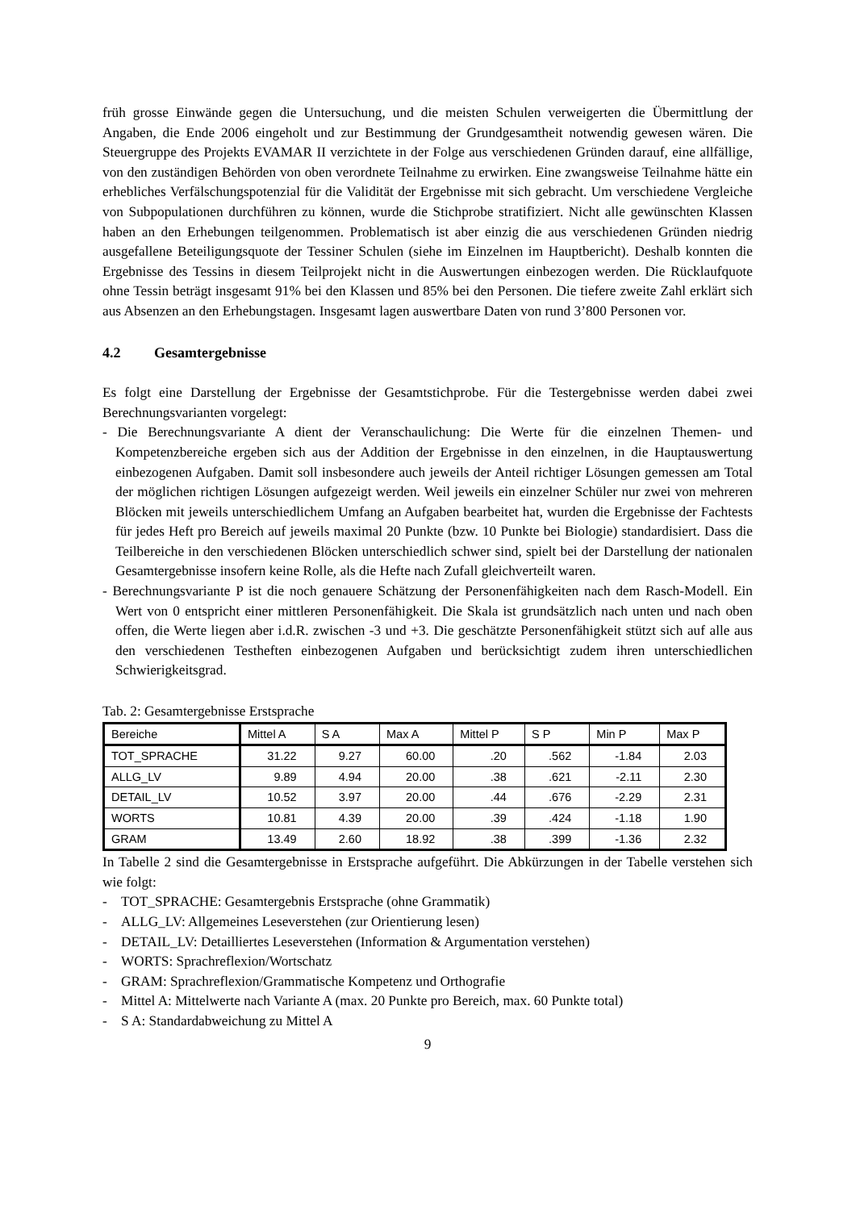früh grosse Einwände gegen die Untersuchung, und die meisten Schulen verweigerten die Übermittlung der Angaben, die Ende 2006 eingeholt und zur Bestimmung der Grundgesamtheit notwendig gewesen wären. Die Steuergruppe des Projekts EVAMAR II verzichtete in der Folge aus verschiedenen Gründen darauf, eine allfällige, von den zuständigen Behörden von oben verordnete Teilnahme zu erwirken. Eine zwangsweise Teilnahme hätte ein erhebliches Verfälschungspotenzial für die Validität der Ergebnisse mit sich gebracht. Um verschiedene Vergleiche von Subpopulationen durchführen zu können, wurde die Stichprobe stratifiziert. Nicht alle gewünschten Klassen haben an den Erhebungen teilgenommen. Problematisch ist aber einzig die aus verschiedenen Gründen niedrig ausgefallene Beteiligungsquote der Tessiner Schulen (siehe im Einzelnen im Hauptbericht). Deshalb konnten die Ergebnisse des Tessins in diesem Teilprojekt nicht in die Auswertungen einbezogen werden. Die Rücklaufquote ohne Tessin beträgt insgesamt 91% bei den Klassen und 85% bei den Personen. Die tiefere zweite Zahl erklärt sich aus Absenzen an den Erhebungstagen. Insgesamt lagen auswertbare Daten von rund 3’800 Personen vor.
4.2 Gesamtergebnisse
Es folgt eine Darstellung der Ergebnisse der Gesamtstichprobe. Für die Testergebnisse werden dabei zwei Berechnungsvarianten vorgelegt:
- Die Berechnungsvariante A dient der Veranschaulichung: Die Werte für die einzelnen Themen- und Kompetenzbereiche ergeben sich aus der Addition der Ergebnisse in den einzelnen, in die Hauptauswertung einbezogenen Aufgaben. Damit soll insbesondere auch jeweils der Anteil richtiger Lösungen gemessen am Total der möglichen richtigen Lösungen aufgezeigt werden. Weil jeweils ein einzelner Schüler nur zwei von mehreren Blöcken mit jeweils unterschiedlichem Umfang an Aufgaben bearbeitet hat, wurden die Ergebnisse der Fachtests für jedes Heft pro Bereich auf jeweils maximal 20 Punkte (bzw. 10 Punkte bei Biologie) standardisiert. Dass die Teilbereiche in den verschiedenen Blöcken unterschiedlich schwer sind, spielt bei der Darstellung der nationalen Gesamtergebnisse insofern keine Rolle, als die Hefte nach Zufall gleichverteilt waren.
- Berechnungsvariante P ist die noch genauere Schätzung der Personenfähigkeiten nach dem Rasch-Modell. Ein Wert von 0 entspricht einer mittleren Personenfähigkeit. Die Skala ist grundsätzlich nach unten und nach oben offen, die Werte liegen aber i.d.R. zwischen -3 und +3. Die geschätzte Personenfähigkeit stützt sich auf alle aus den verschiedenen Testheften einbezogenen Aufgaben und berücksichtigt zudem ihren unterschiedlichen Schwierigkeitsgrad.
Tab. 2: Gesamtergebnisse Erstsprache
| Bereiche | Mittel A | S A | Max A | Mittel P | S P | Min P | Max P |
| TOT_SPRACHE | 31.22 | 9.27 | 60.00 | .20 | .562 | -1.84 | 2.03 |
| ALLG_LV | 9.89 | 4.94 | 20.00 | .38 | .621 | -2.11 | 2.30 |
| DETAIL_LV | 10.52 | 3.97 | 20.00 | .44 | .676 | -2.29 | 2.31 |
| WORTS | 10.81 | 4.39 | 20.00 | .39 | .424 | -1.18 | 1.90 |
| GRAM | 13.49 | 2.60 | 18.92 | .38 | .399 | -1.36 | 2.32 |
In Tabelle 2 sind die Gesamtergebnisse in Erstsprache aufgeführt. Die Abkürzungen in der Tabelle verstehen sich wie folgt:
- TOT_SPRACHE: Gesamtergebnis Erstsprache (ohne Grammatik)
- ALLG_LV: Allgemeines Leseverstehen (zur Orientierung lesen)
- DETAIL_LV: Detailliertes Leseverstehen (Information & Argumentation verstehen)
- WORTS: Sprachreflexion/Wortschatz
- GRAM: Sprachreflexion/Grammatische Kompetenz und Orthografie
- Mittel A: Mittelwerte nach Variante A (max. 20 Punkte pro Bereich, max. 60 Punkte total)
- S A: Standardabweichung zu Mittel A
9